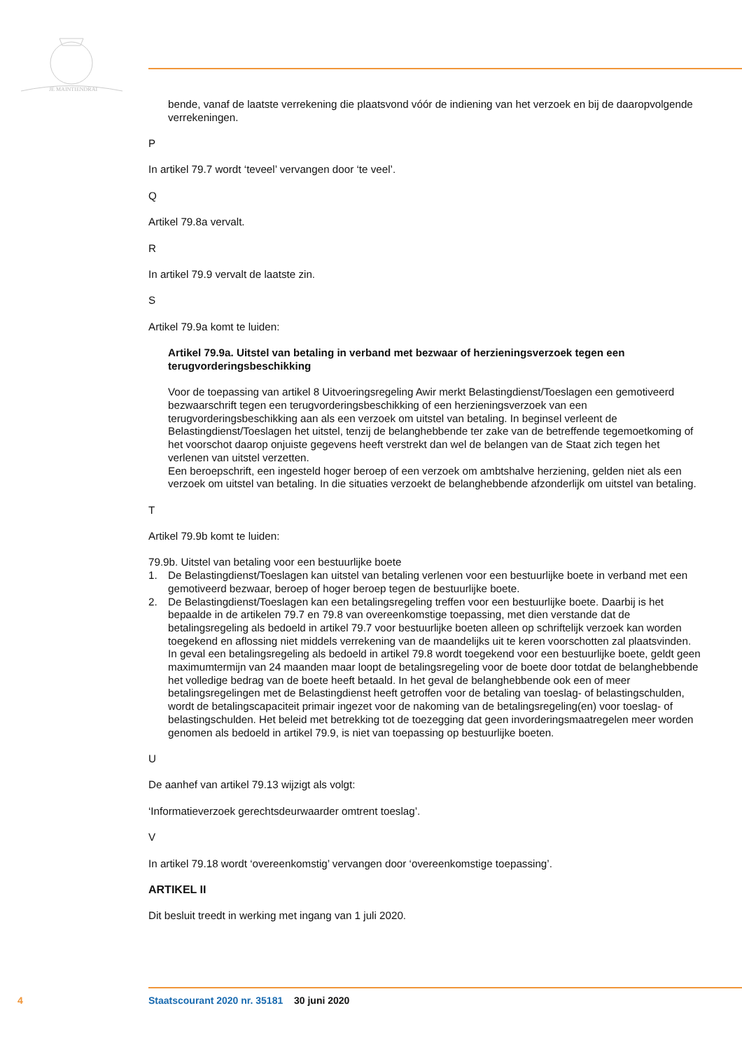JE MAINTIENDRAI
bende, vanaf de laatste verrekening die plaatsvond vóór de indiening van het verzoek en bij de daaropvolgende verrekeningen.
P
In artikel 79.7 wordt ‘teveel’ vervangen door ‘te veel’.
Q
Artikel 79.8a vervalt.
R
In artikel 79.9 vervalt de laatste zin.
S
Artikel 79.9a komt te luiden:
Artikel 79.9a. Uitstel van betaling in verband met bezwaar of herzieningsverzoek tegen een terugvorderingsbeschikking
Voor de toepassing van artikel 8 Uitvoeringsregeling Awir merkt Belastingdienst/Toeslagen een gemotiveerd bezwaarschrift tegen een terugvorderingsbeschikking of een herzieningsverzoek van een terugvorderingsbeschikking aan als een verzoek om uitstel van betaling. In beginsel verleent de Belastingdienst/Toeslagen het uitstel, tenzij de belanghebbende ter zake van de betreffende tegemoetkoming of het voorschot daarop onjuiste gegevens heeft verstrekt dan wel de belangen van de Staat zich tegen het verlenen van uitstel verzetten.
Een beroepschrift, een ingesteld hoger beroep of een verzoek om ambtshalve herziening, gelden niet als een verzoek om uitstel van betaling. In die situaties verzoekt de belanghebbende afzonderlijk om uitstel van betaling.
T
Artikel 79.9b komt te luiden:
79.9b. Uitstel van betaling voor een bestuurlijke boete
1. De Belastingdienst/Toeslagen kan uitstel van betaling verlenen voor een bestuurlijke boete in verband met een gemotiveerd bezwaar, beroep of hoger beroep tegen de bestuurlijke boete.
2. De Belastingdienst/Toeslagen kan een betalingsregeling treffen voor een bestuurlijke boete. Daarbij is het bepaalde in de artikelen 79.7 en 79.8 van overeenkomstige toepassing, met dien verstande dat de betalingsregeling als bedoeld in artikel 79.7 voor bestuurlijke boeten alleen op schriftelijk verzoek kan worden toegekend en aflossing niet middels verrekening van de maandelijks uit te keren voorschotten zal plaatsvinden. In geval een betalingsregeling als bedoeld in artikel 79.8 wordt toegekend voor een bestuurlijke boete, geldt geen maximumtermijn van 24 maanden maar loopt de betalingsregeling voor de boete door totdat de belanghebbende het volledige bedrag van de boete heeft betaald. In het geval de belanghebbende ook een of meer betalingsregelingen met de Belastingdienst heeft getroffen voor de betaling van toeslag- of belastingschulden, wordt de betalingscapaciteit primair ingezet voor de nakoming van de betalingsregeling(en) voor toeslag- of belastingschulden. Het beleid met betrekking tot de toezegging dat geen invorderingsmaatregelen meer worden genomen als bedoeld in artikel 79.9, is niet van toepassing op bestuurlijke boeten.
U
De aanhef van artikel 79.13 wijzigt als volgt:
‘Informatieverzoek gerechtsdeurwaarder omtrent toeslag’.
V
In artikel 79.18 wordt ‘overeenkomstig’ vervangen door ‘overeenkomstige toepassing’.
ARTIKEL II
Dit besluit treedt in werking met ingang van 1 juli 2020.
4 Staatscourant 2020 nr. 35181 30 juni 2020